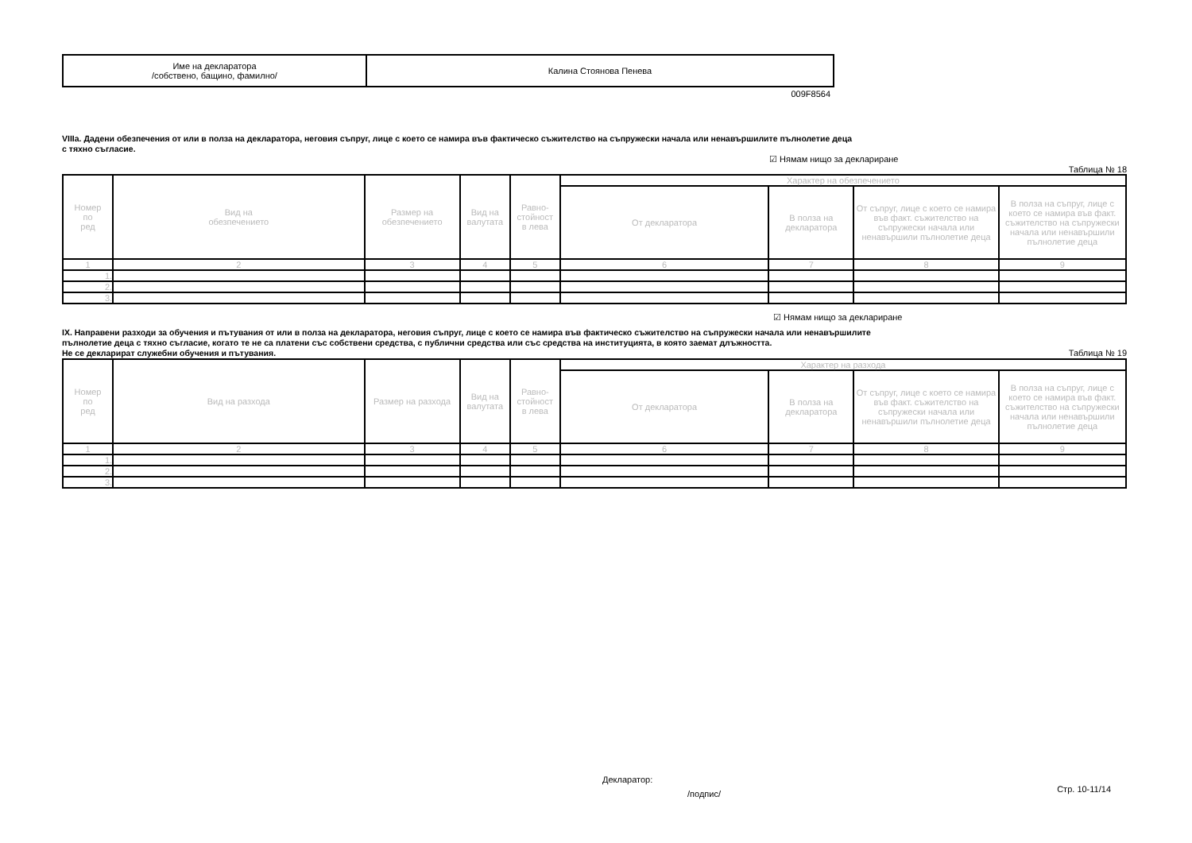| Име на декларатора /собствено, бащино, фамилно/ | Калина Стоянова Пенева |
009F8564
VIIIa. Дадени обезпечения от или в полза на декларатора, неговия съпруг, лице с което се намира във фактическо съжителство на съпружески начала или ненавършилите пълнолетие деца
с тяхно съгласие.
☑ Нямам нищо за деклариране
Таблица № 18
| Номер по ред | Вид на обезпечението | Размер на обезпечението | Вид на валутата | Равно- стойност в лева | Характер на обезпечението | | | |
| --- | --- | --- | --- | --- | --- | --- | --- | --- |
| | | | | | От декларатора | В полза на декларатора | От съпруг, лице с което се намира във факт. съжителство на съпружески начала или ненавършили пълнолетие деца | В полза на съпруг, лице с което се намира във факт. съжителство на съпружески начала или ненавършили пълнолетие деца |
| 1 | 2 | 3 | 4 | 5 | 6 | 7 | 8 | 9 |
| 1. | | | | | | | | |
| 2. | | | | | | | | |
| 3. | | | | | | | | |
☑ Нямам нищо за деклариране
IX. Направени разходи за обучения и пътувания от или в полза на декларатора, неговия съпруг, лице с което се намира във фактическо съжителство на съпружески начала или ненавършилите
пълнолетие деца с тяхно съгласие, когато те не са платени със собствени средства, с публични средства или със средства на институцията, в която заемат длъжността.
Не се декларират служебни обучения и пътувания.
Таблица № 19
| Номер по ред | Вид на разхода | Размер на разхода | Вид на валутата | Равно- стойност в лева | Характер на разхода | | | |
| --- | --- | --- | --- | --- | --- | --- | --- | --- |
| | | | | | От декларатора | В полза на декларатора | От съпруг, лице с което се намира във факт. съжителство на съпружески начала или ненавършили пълнолетие деца | В полза на съпруг, лице с което се намира във факт. съжителство на съпружески начала или ненавършили пълнолетие деца |
| 1 | 2 | 3 | 4 | 5 | 6 | 7 | 8 | 9 |
| 1. | | | | | | | | |
| 2. | | | | | | | | |
| 3. | | | | | | | | |
Декларатор:
/подпис/
Стр. 10-11/14